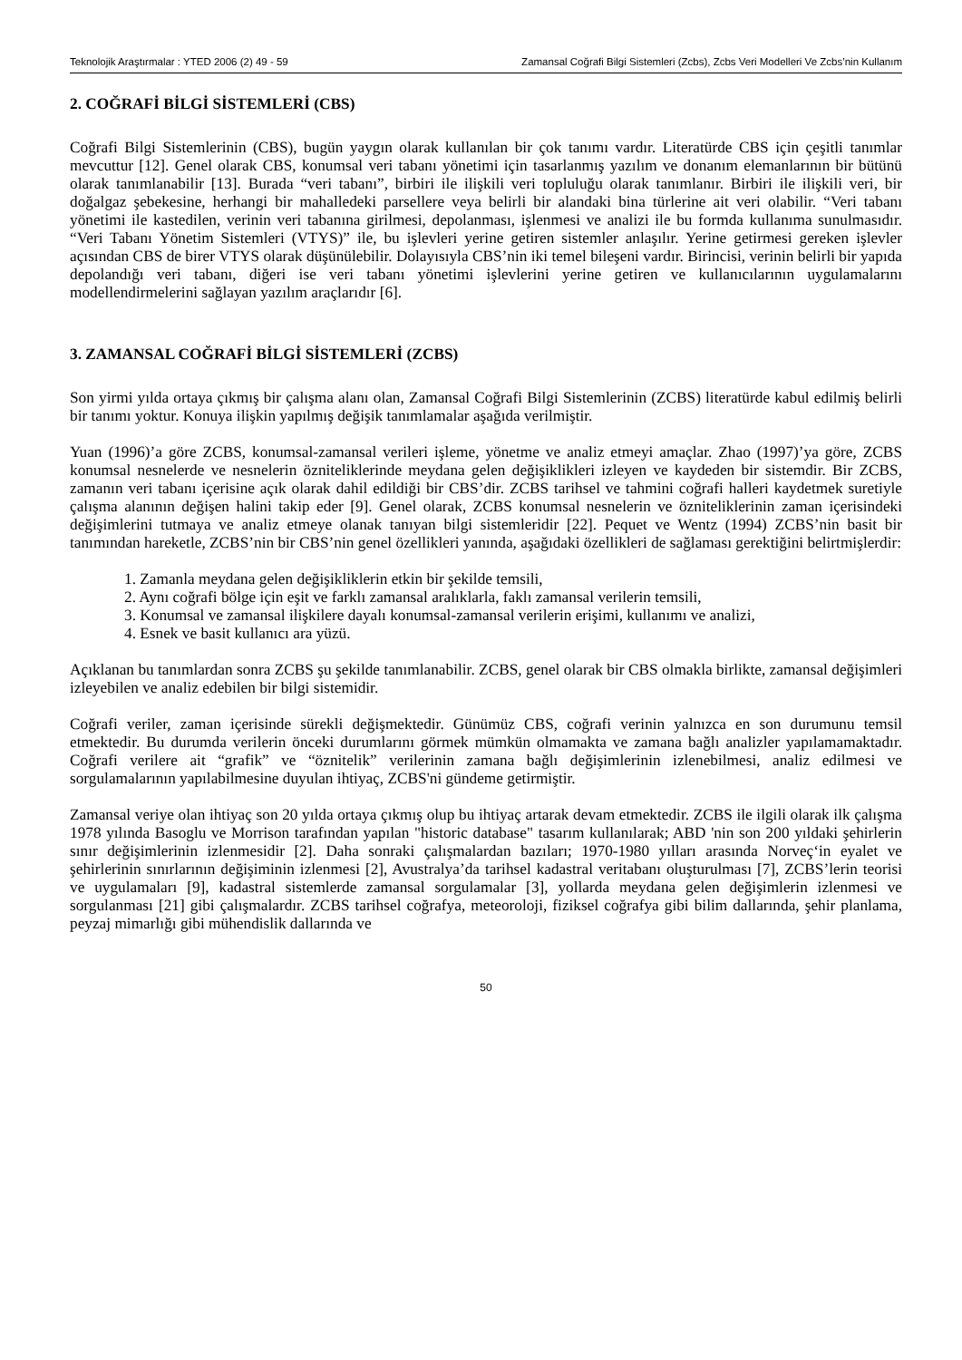Teknolojik Araştırmalar : YTED 2006 (2) 49 - 59 Zamansal Coğrafi Bilgi Sistemleri (Zcbs), Zcbs Veri Modelleri Ve Zcbs’nin Kullanım
2. COĞRAFİ BİLGİ SİSTEMLERİ (CBS)
Coğrafi Bilgi Sistemlerinin (CBS), bugün yaygın olarak kullanılan bir çok tanımı vardır. Literatürde CBS için çeşitli tanımlar mevcuttur [12]. Genel olarak CBS, konumsal veri tabanı yönetimi için tasarlanmış yazılım ve donanım elemanlarının bir bütünü olarak tanımlanabilir [13]. Burada “veri tabanı”, birbiri ile ilişkili veri topluluğu olarak tanımlanır. Birbiri ile ilişkili veri, bir doğalgaz şebekesine, herhangi bir mahalledeki parsellere veya belirli bir alandaki bina türlerine ait veri olabilir. “Veri tabanı yönetimi ile kastedilen, verinin veri tabanına girilmesi, depolanması, işlenmesi ve analizi ile bu formda kullanıma sunulmasıdır. “Veri Tabanı Yönetim Sistemleri (VTYS)” ile, bu işlevleri yerine getiren sistemler anlaşılır. Yerine getirmesi gereken işlevler açısından CBS de birer VTYS olarak düşünülebilir. Dolayısıyla CBS’nin iki temel bileşeni vardır. Birincisi, verinin belirli bir yapıda depolandığı veri tabanı, diğeri ise veri tabanı yönetimi işlevlerini yerine getiren ve kullanıcılarının uygulamalarını modellendirmelerini sağlayan yazılım araçlarıdır [6].
3. ZAMANSAL COĞRAFİ BİLGİ SİSTEMLERİ (ZCBS)
Son yirmi yılda ortaya çıkmış bir çalışma alanı olan, Zamansal Coğrafi Bilgi Sistemlerinin (ZCBS) literatürde kabul edilmiş belirli bir tanımı yoktur. Konuya ilişkin yapılmış değişik tanımlamalar aşağıda verilmiştir.
Yuan (1996)’a göre ZCBS, konumsal-zamansal verileri işleme, yönetme ve analiz etmeyi amaçlar. Zhao (1997)’ya göre, ZCBS konumsal nesnelerde ve nesnelerin özniteliklerinde meydana gelen değişiklikleri izleyen ve kaydeden bir sistemdir. Bir ZCBS, zamanın veri tabanı içerisine açık olarak dahil edildiği bir CBS’dir. ZCBS tarihsel ve tahmini coğrafi halleri kaydetmek suretiyle çalışma alanının değişen halini takip eder [9]. Genel olarak, ZCBS konumsal nesnelerin ve özniteliklerinin zaman içerisindeki değişimlerini tutmaya ve analiz etmeye olanak tanıyan bilgi sistemleridir [22]. Pequet ve Wentz (1994) ZCBS’nin basit bir tanımından hareketle, ZCBS’nin bir CBS’nin genel özellikleri yanında, aşağıdaki özellikleri de sağlaması gerektiğini belirtmişlerdir:
1. Zamanla meydana gelen değişikliklerin etkin bir şekilde temsili,
2. Aynı coğrafi bölge için eşit ve farklı zamansal aralıklarla, faklı zamansal verilerin temsili,
3. Konumsal ve zamansal ilişkilere dayalı konumsal-zamansal verilerin erişimi, kullanımı ve analizi,
4. Esnek ve basit kullanıcı ara yüzü.
Açıklanan bu tanımlardan sonra ZCBS şu şekilde tanımlanabilir. ZCBS, genel olarak bir CBS olmakla birlikte, zamansal değişimleri izleyebilen ve analiz edebilen bir bilgi sistemidir.
Coğrafi veriler, zaman içerisinde sürekli değişmektedir. Günümüz CBS, coğrafi verinin yalnızca en son durumunu temsil etmektedir. Bu durumda verilerin önceki durumlarını görmek mümkün olmamakta ve zamana bağlı analizler yapılamamaktadır. Coğrafi verilere ait “grafik” ve “öznitelik” verilerinin zamana bağlı değişimlerinin izlenebilmesi, analiz edilmesi ve sorgulamalarının yapılabilmesine duyulan ihtiyaç, ZCBS'ni gündeme getirmiştir.
Zamansal veriye olan ihtiyaç son 20 yılda ortaya çıkmış olup bu ihtiyaç artarak devam etmektedir. ZCBS ile ilgili olarak ilk çalışma 1978 yılında Basoglu ve Morrison tarafından yapılan "historic database" tasarım kullanılarak; ABD 'nin son 200 yıldaki şehirlerin sınır değişimlerinin izlenmesidir [2]. Daha sonraki çalışmalardan bazıları; 1970-1980 yılları arasında Norveç‘in eyalet ve şehirlerinin sınırlarının değişiminin izlenmesi [2], Avustralya’da tarihsel kadastral veritabanı oluşturulması [7], ZCBS’lerin teorisi ve uygulamaları [9], kadastral sistemlerde zamansal sorgulamalar [3], yollarda meydana gelen değişimlerin izlenmesi ve sorgulanması [21] gibi çalışmalardır. ZCBS tarihsel coğrafya, meteoroloji, fiziksel coğrafya gibi bilim dallarında, şehir planlama, peyzaj mimarlığı gibi mühendislik dallarında ve
50